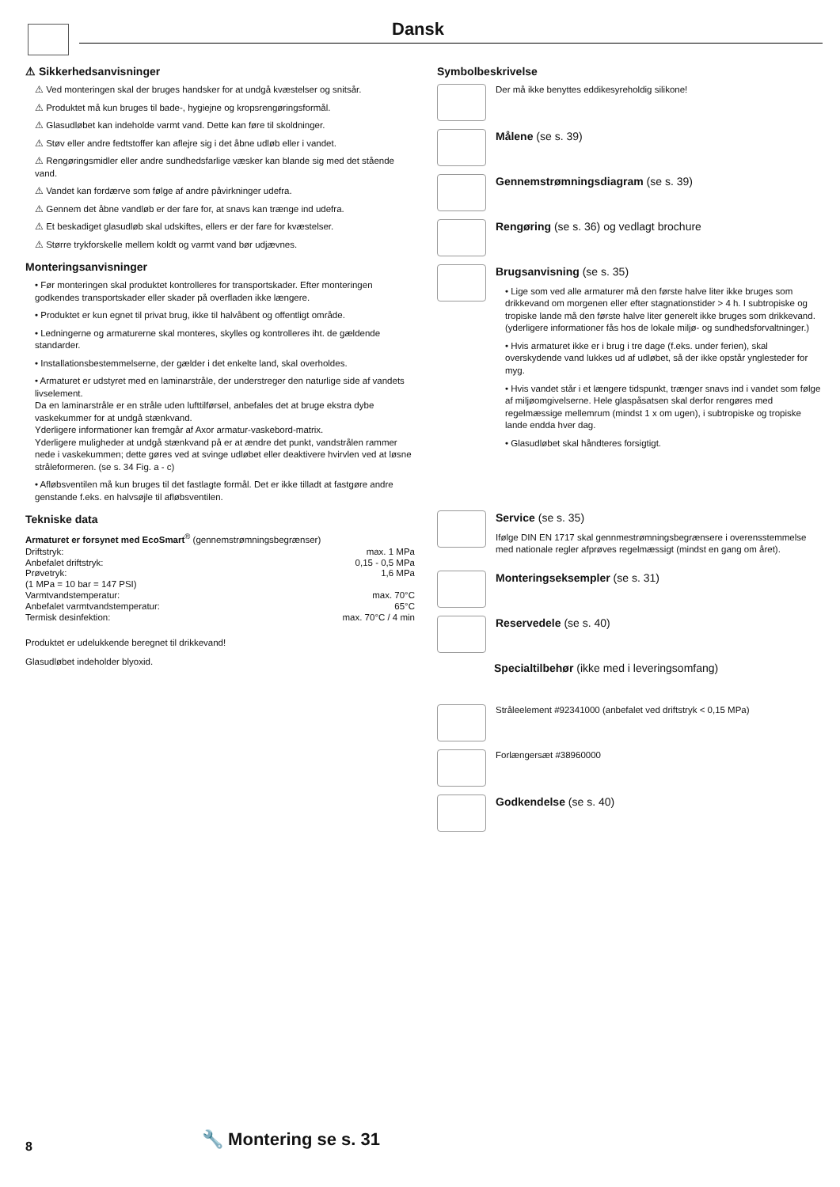Dansk
⚠ Sikkerhedsanvisninger
⚠ Ved monteringen skal der bruges handsker for at undgå kvæstelser og snitsår.
⚠ Produktet må kun bruges til bade-, hygiejne og kropsrengøringsformål.
⚠ Glasudløbet kan indeholde varmt vand. Dette kan føre til skoldninger.
⚠ Støv eller andre fedtstoffer kan aflejre sig i det åbne udløb eller i vandet.
⚠ Rengøringsmidler eller andre sundhedsfarlige væsker kan blande sig med det stående vand.
⚠ Vandet kan fordærve som følge af andre påvirkninger udefra.
⚠ Gennem det åbne vandløb er der fare for, at snavs kan trænge ind udefra.
⚠ Et beskadiget glasudløb skal udskiftes, ellers er der fare for kvæstelser.
⚠ Større trykforskelle mellem koldt og varmt vand bør udjævnes.
Monteringsanvisninger
• Før monteringen skal produktet kontrolleres for transportskader. Efter monteringen godkendes transportskader eller skader på overfladen ikke længere.
• Produktet er kun egnet til privat brug, ikke til halvåbent og offentligt område.
• Ledningerne og armaturerne skal monteres, skylles og kontrolleres iht. de gældende standarder.
• Installationsbestemmelserne, der gælder i det enkelte land, skal overholdes.
• Armaturet er udstyret med en laminarstråle, der understreger den naturlige side af vandets livselement.
Da en laminarstråle er en stråle uden lufttilførsel, anbefales det at bruge ekstra dybe vaskekummer for at undgå stænkvand.
Yderligere informationer kan fremgår af Axor armatur-vaskebord-matrix.
Yderligere muligheder at undgå stænkvand på er at ændre det punkt, vandstrålen rammer nede i vaskekummen; dette gøres ved at svinge udløbet eller deaktivere hvirvlen ved at løsne stråleformeren. (se s. 34 Fig. a - c)
• Afløbsventilen må kun bruges til det fastlagte formål. Det er ikke tilladt at fastgøre andre genstande f.eks. en halvsøjle til afløbsventilen.
Tekniske data
Armaturet er forsynet med EcoSmart<sup>®</sup> (gennemstrømningsbegrænser)
| Driftstryk: | max. 1 MPa |
| Anbefalet driftstryk: | 0,15 - 0,5 MPa |
| Prøvetryk: | 1,6 MPa |
| (1 MPa = 10 bar = 147 PSI) | |
| Varmtvandstemperatur: | max. 70°C |
| Anbefalet varmtvandstemperatur: | 65°C |
| Termisk desinfektion: | max. 70°C / 4 min |
Produktet er udelukkende beregnet til drikkevand!
Glasudløbet indeholder blyoxid.
Symbolbeskrivelse
Der må ikke benyttes eddikesyreholdig silikone!
Målene (se s. 39)
Gennemstrømningsdiagram (se s. 39)
Rengøring (se s. 36) og vedlagt brochure
Brugsanvisning (se s. 35)
• Lige som ved alle armaturer må den første halve liter ikke bruges som drikkevand om morgenen eller efter stagnationstider > 4 h. I subtropiske og tropiske lande må den første halve liter generelt ikke bruges som drikkevand. (yderligere informationer fås hos de lokale miljø- og sundhedsforvaltninger.)
• Hvis armaturet ikke er i brug i tre dage (f.eks. under ferien), skal overskydende vand lukkes ud af udløbet, så der ikke opstår ynglesteder for myg.
• Hvis vandet står i et længere tidspunkt, trænger snavs ind i vandet som følge af miljøomgivelserne. Hele glaspåsatsen skal derfor rengøres med regelmæssige mellemrum (mindst 1 x om ugen), i subtropiske og tropiske lande endda hver dag.
• Glasudløbet skal håndteres forsigtigt.
Service (se s. 35)
Ifølge DIN EN 1717 skal gennmestrømningsbegrænsere i overensstemmelse med nationale regler afprøves regelmæssigt (mindst en gang om året).
Monteringseksempler (se s. 31)
Reservedele (se s. 40)
Specialtilbehør (ikke med i leveringsomfang)
Stråleelement #92341000 (anbefalet ved driftstryk < 0,15 MPa)
Forlængersæt #38960000
Godkendelse (se s. 40)
8 🔧 Montering se s. 31